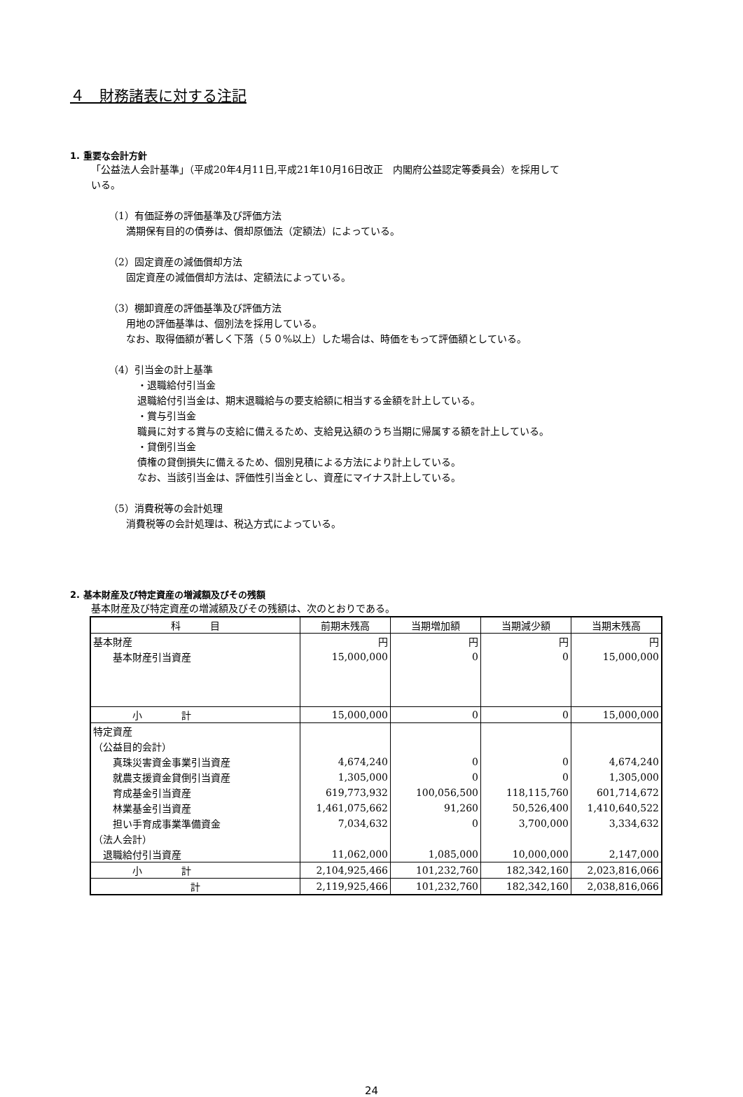４　財務諸表に対する注記
1. 重要な会計方針
「公益法人会計基準」（平成20年4月11日,平成21年10月16日改正　内閣府公益認定等委員会）を採用して
いる。
（1）有価証券の評価基準及び評価方法
満期保有目的の債券は、償却原価法（定額法）によっている。
（2）固定資産の減価償却方法
固定資産の減価償却方法は、定額法によっている。
（3）棚卸資産の評価基準及び評価方法
用地の評価基準は、個別法を採用している。
なお、取得価額が著しく下落（５０%以上）した場合は、時価をもって評価額としている。
（4）引当金の計上基準
・退職給付引当金
退職給付引当金は、期末退職給与の要支給額に相当する金額を計上している。
・賞与引当金
職員に対する賞与の支給に備えるため、支給見込額のうち当期に帰属する額を計上している。
・貸倒引当金
債権の貸倒損失に備えるため、個別見積による方法により計上している。
なお、当該引当金は、評価性引当金とし、資産にマイナス計上している。
（5）消費税等の会計処理
消費税等の会計処理は、税込方式によっている。
2. 基本財産及び特定資産の増減額及びその残額
基本財産及び特定資産の増減額及びその残額は、次のとおりである。
| 科 目 | 前期末残高 | 当期増加額 | 当期減少額 | 当期末残高 |
| --- | --- | --- | --- | --- |
| 基本財産 | 円 | 円 | 円 | 円 |
| 基本財産引当資産 | 15,000,000 | 0 | 0 | 15,000,000 |
| 小 計 | 15,000,000 | 0 | 0 | 15,000,000 |
| 特定資産 | | | | |
| （公益目的会計） | | | | |
| 真珠災害資金事業引当資産 | 4,674,240 | 0 | 0 | 4,674,240 |
| 就農支援資金貸倒引当資産 | 1,305,000 | 0 | 0 | 1,305,000 |
| 育成基金引当資産 | 619,773,932 | 100,056,500 | 118,115,760 | 601,714,672 |
| 林業基金引当資産 | 1,461,075,662 | 91,260 | 50,526,400 | 1,410,640,522 |
| 担い手育成事業準備資金 | 7,034,632 | 0 | 3,700,000 | 3,334,632 |
| （法人会計） | | | | |
| 退職給付引当資産 | 11,062,000 | 1,085,000 | 10,000,000 | 2,147,000 |
| 小 計 | 2,104,925,466 | 101,232,760 | 182,342,160 | 2,023,816,066 |
| 計 | 2,119,925,466 | 101,232,760 | 182,342,160 | 2,038,816,066 |
24